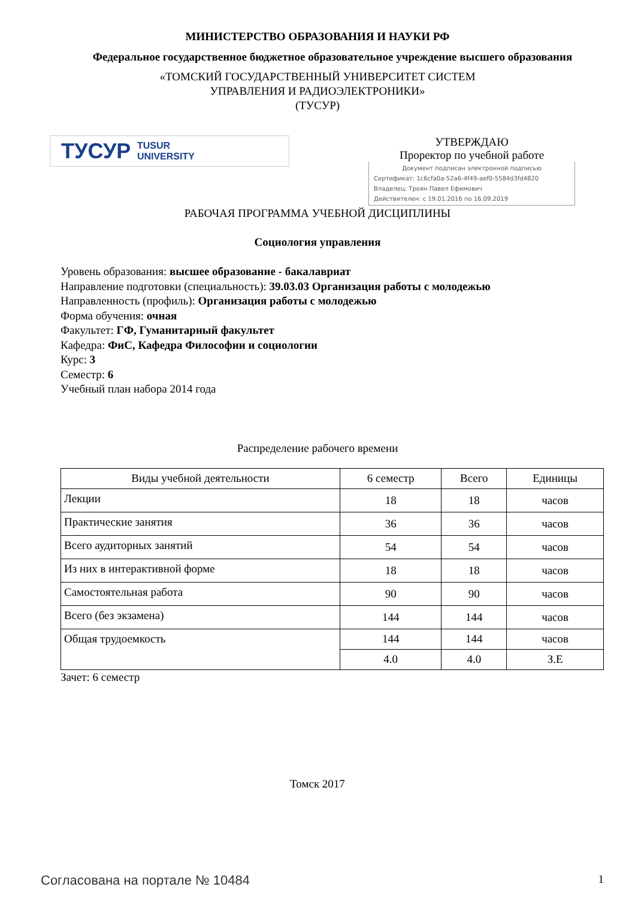МИНИСТЕРСТВО ОБРАЗОВАНИЯ И НАУКИ РФ
Федеральное государственное бюджетное образовательное учреждение высшего образования
«ТОМСКИЙ ГОСУДАРСТВЕННЫЙ УНИВЕРСИТЕТ СИСТЕМ
УПРАВЛЕНИЯ И РАДИОЭЛЕКТРОНИКИ»
(ТУСУР)
ТУСУР TUSUR
UNIVERSITY
УТВЕРЖДАЮ
Проректор по учебной работе
Документ подписан электронной подписью
Сертификат: 1c6cfa0a-52a6-4f49-aef0-5584d3fd4820
Владелец: Троян Павел Ефимович
Действителен: с 19.01.2016 по 16.09.2019
РАБОЧАЯ ПРОГРАММА УЧЕБНОЙ ДИСЦИПЛИНЫ
Социология управления
Уровень образования: высшее образование - бакалавриат
Направление подготовки (специальность): 39.03.03 Организация работы с молодежью
Направленность (профиль): Организация работы с молодежью
Форма обучения: очная
Факультет: ГФ, Гуманитарный факультет
Кафедра: ФиС, Кафедра Философии и социологии
Курс: 3
Семестр: 6
Учебный план набора 2014 года
Распределение рабочего времени
| Виды учебной деятельности | 6 семестр | Всего | Единицы |
| --- | --- | --- | --- |
| Лекции | 18 | 18 | часов |
| Практические занятия | 36 | 36 | часов |
| Всего аудиторных занятий | 54 | 54 | часов |
| Из них в интерактивной форме | 18 | 18 | часов |
| Самостоятельная работа | 90 | 90 | часов |
| Всего (без экзамена) | 144 | 144 | часов |
| Общая трудоемкость | 144 | 144 | часов |
| | 4.0 | 4.0 | З.Е |
Зачет: 6 семестр
Томск 2017
Согласована на портале № 10484 1